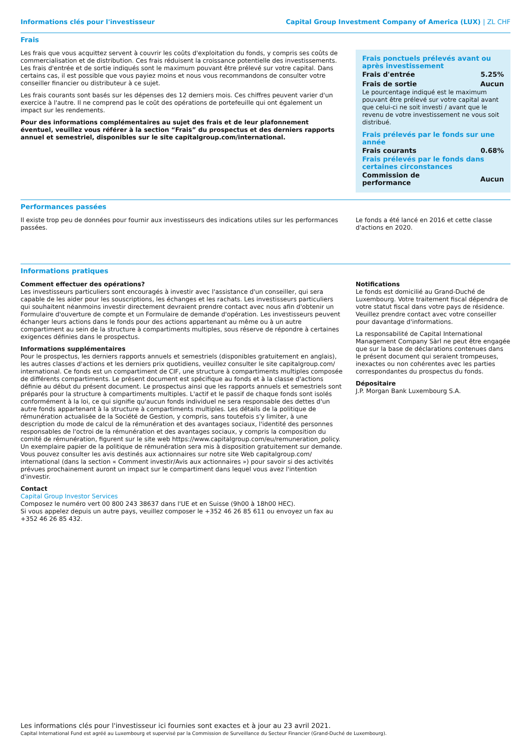Informations clés pour l'investisseur Capital Group Investment Company of America (LUX) | ZL CHF
Frais
Les frais que vous acquittez servent à couvrir les coûts d'exploitation du fonds, y compris ses coûts de commercialisation et de distribution. Ces frais réduisent la croissance potentielle des investissements. Les frais d'entrée et de sortie indiqués sont le maximum pouvant être prélevé sur votre capital. Dans certains cas, il est possible que vous payiez moins et nous vous recommandons de consulter votre conseiller financier ou distributeur à ce sujet.
Les frais courants sont basés sur les dépenses des 12 derniers mois. Ces chiffres peuvent varier d'un exercice à l'autre. Il ne comprend pas le coût des opérations de portefeuille qui ont également un impact sur les rendements.
Pour des informations complémentaires au sujet des frais et de leur plafonnement éventuel, veuillez vous référer à la section “Frais” du prospectus et des derniers rapports annuel et semestriel, disponibles sur le site capitalgroup.com/international.
Frais ponctuels prélevés avant ou après investissement
| Frais d'entrée | 5.25% |
| Frais de sortie | Aucun |
Le pourcentage indiqué est le maximum pouvant être prélevé sur votre capital avant que celui-ci ne soit investi / avant que le revenu de votre investissement ne vous soit distribué.
Frais prélevés par le fonds sur une année
| Frais courants | 0.68% |
Frais prélevés par le fonds dans certaines circonstances
| Commission de performance | Aucun |
Performances passées
Il existe trop peu de données pour fournir aux investisseurs des indications utiles sur les performances passées.
Le fonds a été lancé en 2016 et cette classe d'actions en 2020.
Informations pratiques
Comment effectuer des opérations?
Les investisseurs particuliers sont encouragés à investir avec l'assistance d'un conseiller, qui sera capable de les aider pour les souscriptions, les échanges et les rachats. Les investisseurs particuliers qui souhaitent néanmoins investir directement devraient prendre contact avec nous afin d'obtenir un Formulaire d'ouverture de compte et un Formulaire de demande d'opération. Les investisseurs peuvent échanger leurs actions dans le fonds pour des actions appartenant au même ou à un autre compartiment au sein de la structure à compartiments multiples, sous réserve de répondre à certaines exigences définies dans le prospectus.
Informations supplémentaires
Pour le prospectus, les derniers rapports annuels et semestriels (disponibles gratuitement en anglais), les autres classes d'actions et les derniers prix quotidiens, veuillez consulter le site capitalgroup.com/ international. Ce fonds est un compartiment de CIF, une structure à compartiments multiples composée de différents compartiments. Le présent document est spécifique au fonds et à la classe d'actions définie au début du présent document. Le prospectus ainsi que les rapports annuels et semestriels sont préparés pour la structure à compartiments multiples. L'actif et le passif de chaque fonds sont isolés conformément à la loi, ce qui signifie qu'aucun fonds individuel ne sera responsable des dettes d'un autre fonds appartenant à la structure à compartiments multiples. Les détails de la politique de rémunération actualisée de la Société de Gestion, y compris, sans toutefois s'y limiter, à une description du mode de calcul de la rémunération et des avantages sociaux, l'identité des personnes responsables de l'octroi de la rémunération et des avantages sociaux, y compris la composition du comité de rémunération, figurent sur le site web https://www.capitalgroup.com/eu/remuneration_policy. Un exemplaire papier de la politique de rémunération sera mis à disposition gratuitement sur demande.
Vous pouvez consulter les avis destinés aux actionnaires sur notre site Web capitalgroup.com/ international (dans la section « Comment investir/Avis aux actionnaires ») pour savoir si des activités prévues prochainement auront un impact sur le compartiment dans lequel vous avez l'intention d'investir.
Contact
Capital Group Investor Services
Composez le numéro vert 00 800 243 38637 dans l'UE et en Suisse (9h00 à 18h00 HEC).
Si vous appelez depuis un autre pays, veuillez composer le +352 46 26 85 611 ou envoyez un fax au +352 46 26 85 432.
Notifications
Le fonds est domicilié au Grand-Duché de Luxembourg. Votre traitement fiscal dépendra de votre statut fiscal dans votre pays de résidence. Veuillez prendre contact avec votre conseiller pour davantage d'informations.
La responsabilité de Capital International Management Company Sàrl ne peut être engagée que sur la base de déclarations contenues dans le présent document qui seraient trompeuses, inexactes ou non cohérentes avec les parties correspondantes du prospectus du fonds.
Dépositaire
J.P. Morgan Bank Luxembourg S.A.
Les informations clés pour l'investisseur ici fournies sont exactes et à jour au 23 avril 2021.
Capital International Fund est agréé au Luxembourg et supervisé par la Commission de Surveillance du Secteur Financier (Grand-Duché de Luxembourg).